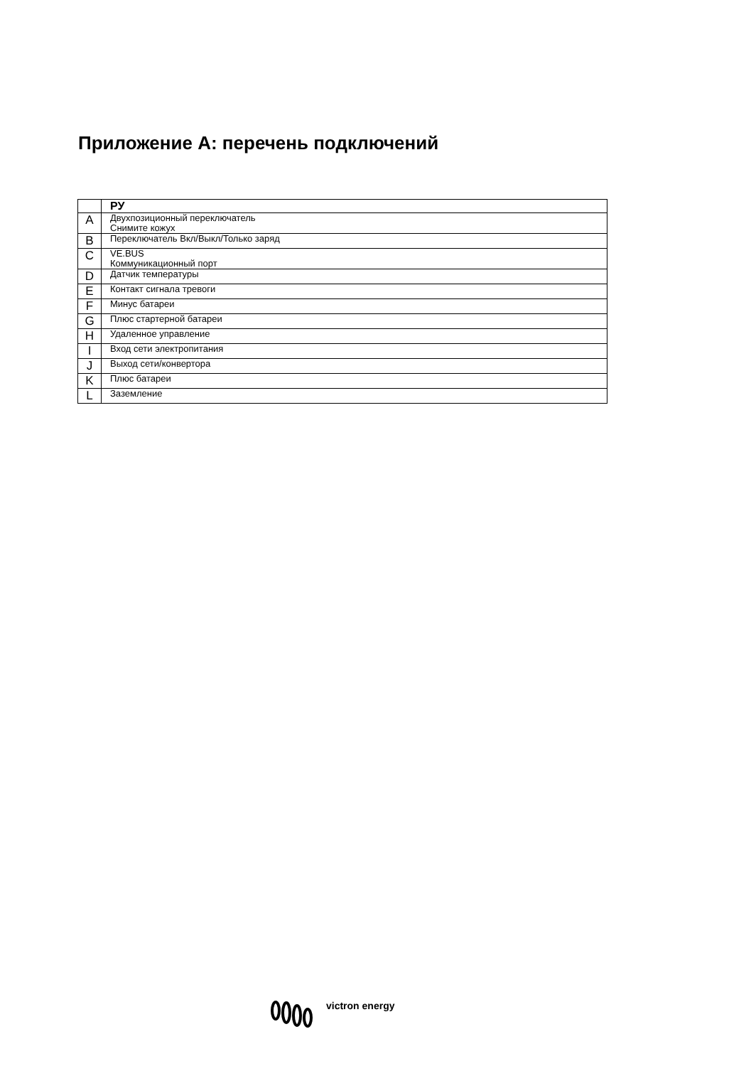Приложение A: перечень подключений
| | РУ |
| --- | --- |
| A | Двухпозиционный переключатель Снимите кожух |
| B | Переключатель Вкл/Выкл/Только заряд |
| C | VE.BUS Коммуникационный порт |
| D | Датчик температуры |
| E | Контакт сигнала тревоги |
| F | Минус батареи |
| G | Плюс стартерной батареи |
| H | Удаленное управление |
| I | Вход сети электропитания |
| J | Выход сети/конвертора |
| K | Плюс батареи |
| L | Заземление |
victron energy